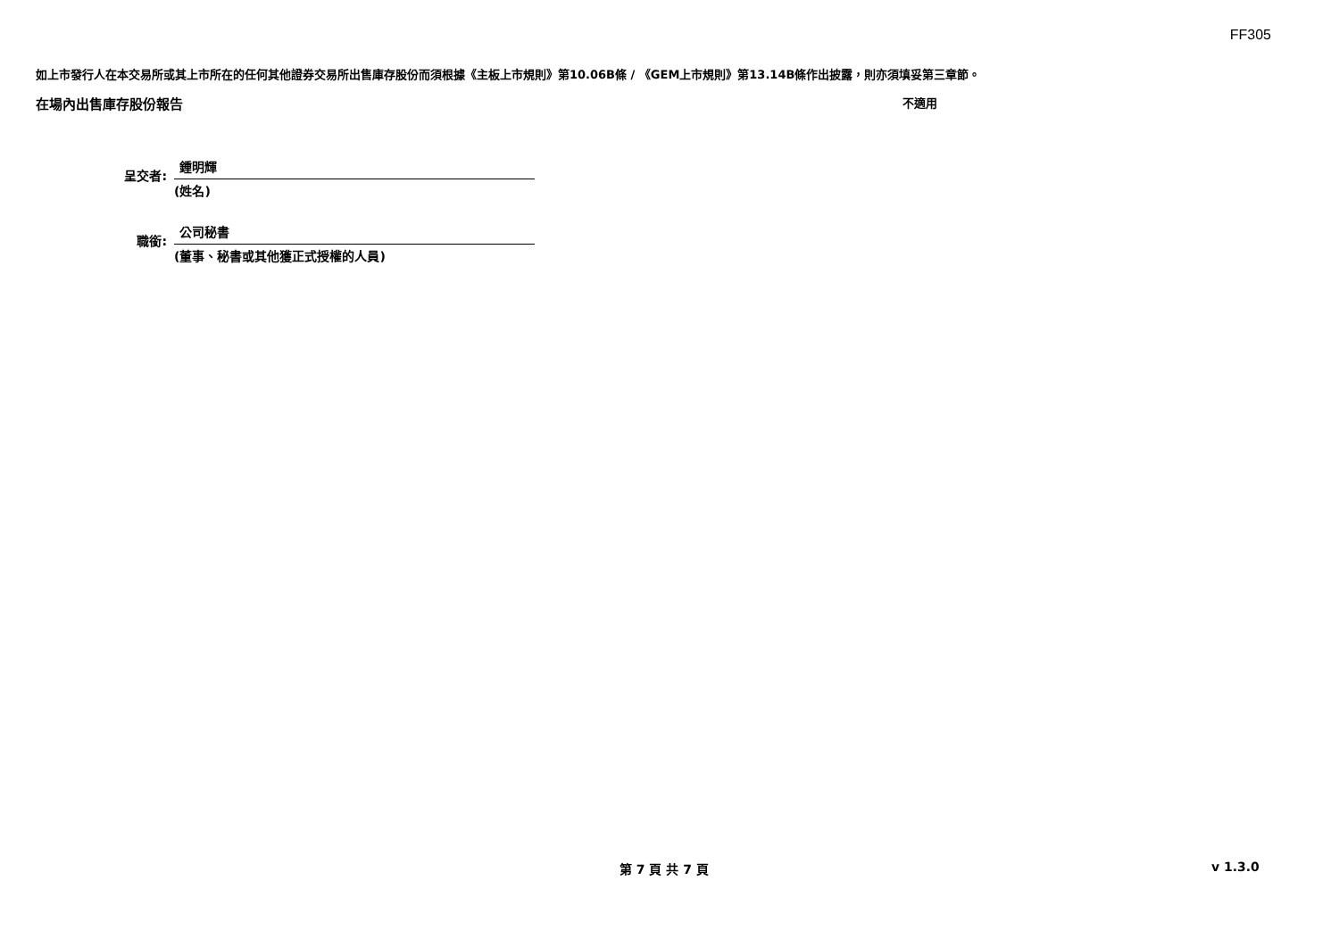FF305
如上市發行人在本交易所或其上市所在的任何其他證券交易所出售庫存股份而須根據《主板上市規則》第10.06B條 / 《GEM上市規則》第13.14B條作出披露，則亦須填妥第三章節。
在場內出售庫存股份報告 不適用
呈交者:
鍾明輝
(姓名)
職銜:
公司秘書
(董事、秘書或其他獲正式授權的人員)
第 7 頁 共 7 頁 v 1.3.0